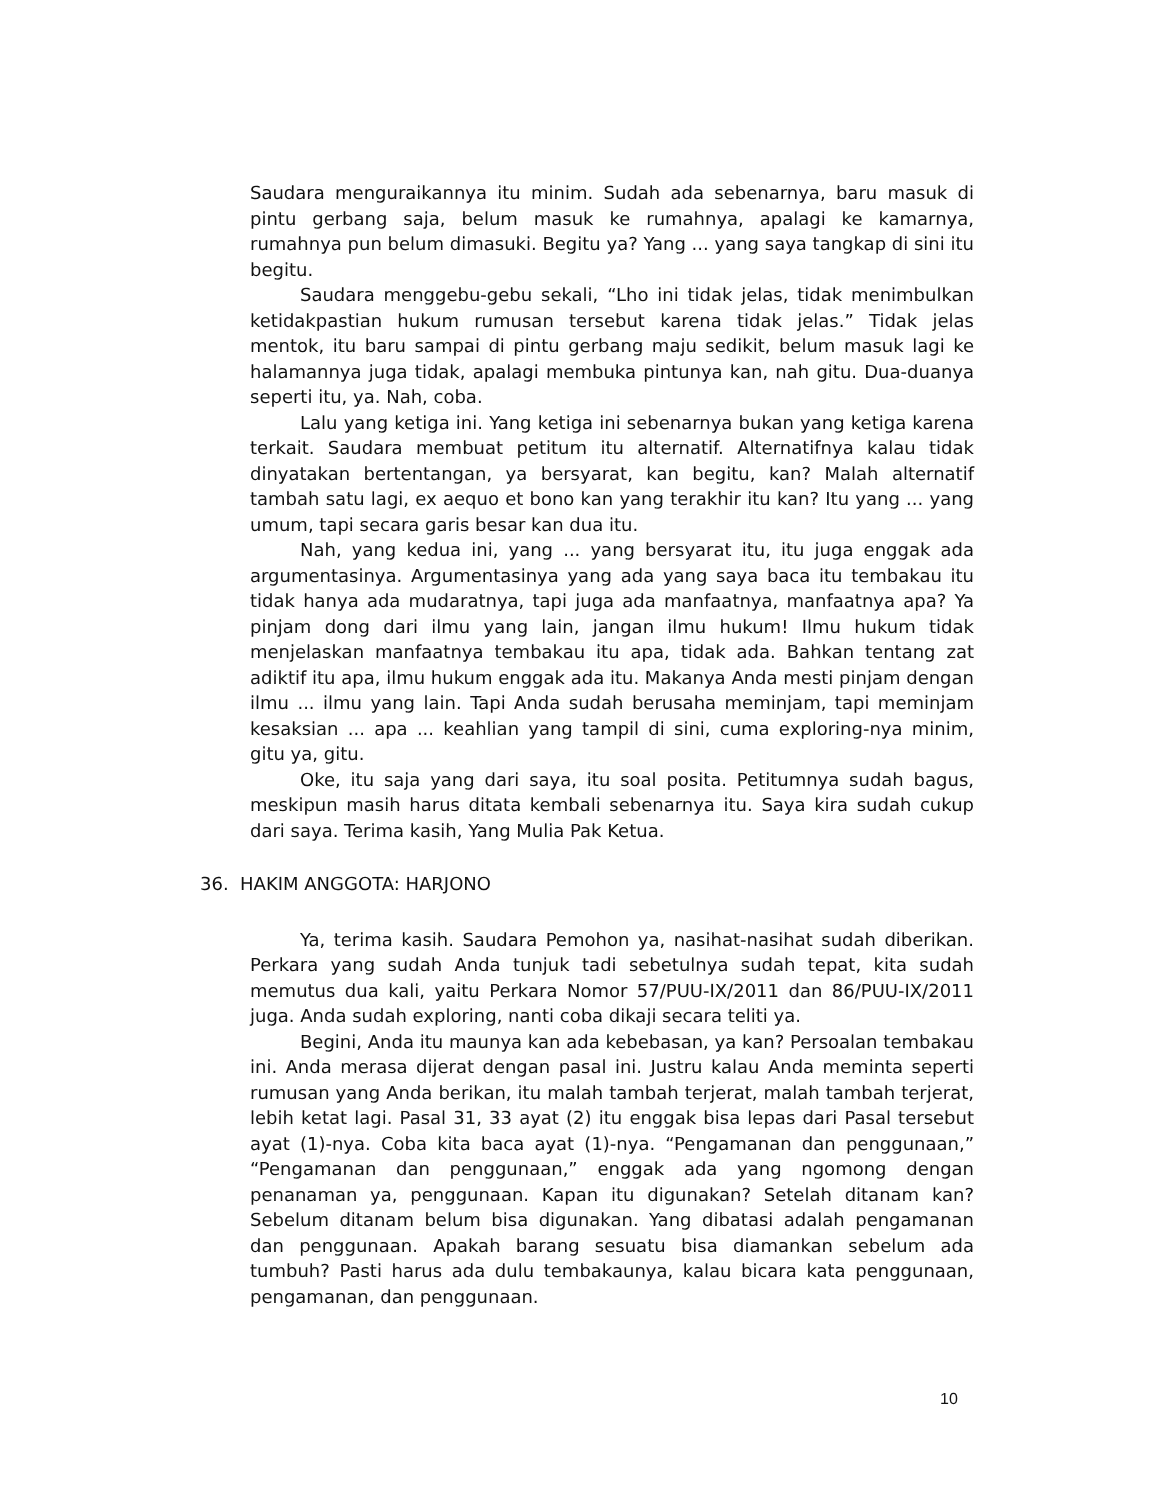Saudara menguraikannya itu minim. Sudah ada sebenarnya, baru masuk di pintu gerbang saja, belum masuk ke rumahnya, apalagi ke kamarnya, rumahnya pun belum dimasuki. Begitu ya? Yang ... yang saya tangkap di sini itu begitu.
Saudara menggebu-gebu sekali, “Lho ini tidak jelas, tidak menimbulkan ketidakpastian hukum rumusan tersebut karena tidak jelas.” Tidak jelas mentok, itu baru sampai di pintu gerbang maju sedikit, belum masuk lagi ke halamannya juga tidak, apalagi membuka pintunya kan, nah gitu. Dua-duanya seperti itu, ya. Nah, coba.
Lalu yang ketiga ini. Yang ketiga ini sebenarnya bukan yang ketiga karena terkait. Saudara membuat petitum itu alternatif. Alternatifnya kalau tidak dinyatakan bertentangan, ya bersyarat, kan begitu, kan? Malah alternatif tambah satu lagi, ex aequo et bono kan yang terakhir itu kan? Itu yang ... yang umum, tapi secara garis besar kan dua itu.
Nah, yang kedua ini, yang ... yang bersyarat itu, itu juga enggak ada argumentasinya. Argumentasinya yang ada yang saya baca itu tembakau itu tidak hanya ada mudaratnya, tapi juga ada manfaatnya, manfaatnya apa? Ya pinjam dong dari ilmu yang lain, jangan ilmu hukum! Ilmu hukum tidak menjelaskan manfaatnya tembakau itu apa, tidak ada. Bahkan tentang zat adiktif itu apa, ilmu hukum enggak ada itu. Makanya Anda mesti pinjam dengan ilmu ... ilmu yang lain. Tapi Anda sudah berusaha meminjam, tapi meminjam kesaksian ... apa ... keahlian yang tampil di sini, cuma exploring-nya minim, gitu ya, gitu.
Oke, itu saja yang dari saya, itu soal posita. Petitumnya sudah bagus, meskipun masih harus ditata kembali sebenarnya itu. Saya kira sudah cukup dari saya. Terima kasih, Yang Mulia Pak Ketua.
36. HAKIM ANGGOTA: HARJONO
Ya, terima kasih. Saudara Pemohon ya, nasihat-nasihat sudah diberikan. Perkara yang sudah Anda tunjuk tadi sebetulnya sudah tepat, kita sudah memutus dua kali, yaitu Perkara Nomor 57/PUU-IX/2011 dan 86/PUU-IX/2011 juga. Anda sudah exploring, nanti coba dikaji secara teliti ya.
Begini, Anda itu maunya kan ada kebebasan, ya kan? Persoalan tembakau ini. Anda merasa dijerat dengan pasal ini. Justru kalau Anda meminta seperti rumusan yang Anda berikan, itu malah tambah terjerat, malah tambah terjerat, lebih ketat lagi. Pasal 31, 33 ayat (2) itu enggak bisa lepas dari Pasal tersebut ayat (1)-nya. Coba kita baca ayat (1)-nya. “Pengamanan dan penggunaan,” “Pengamanan dan penggunaan,” enggak ada yang ngomong dengan penanaman ya, penggunaan. Kapan itu digunakan? Setelah ditanam kan? Sebelum ditanam belum bisa digunakan. Yang dibatasi adalah pengamanan dan penggunaan. Apakah barang sesuatu bisa diamankan sebelum ada tumbuh? Pasti harus ada dulu tembakaunya, kalau bicara kata penggunaan, pengamanan, dan penggunaan.
10